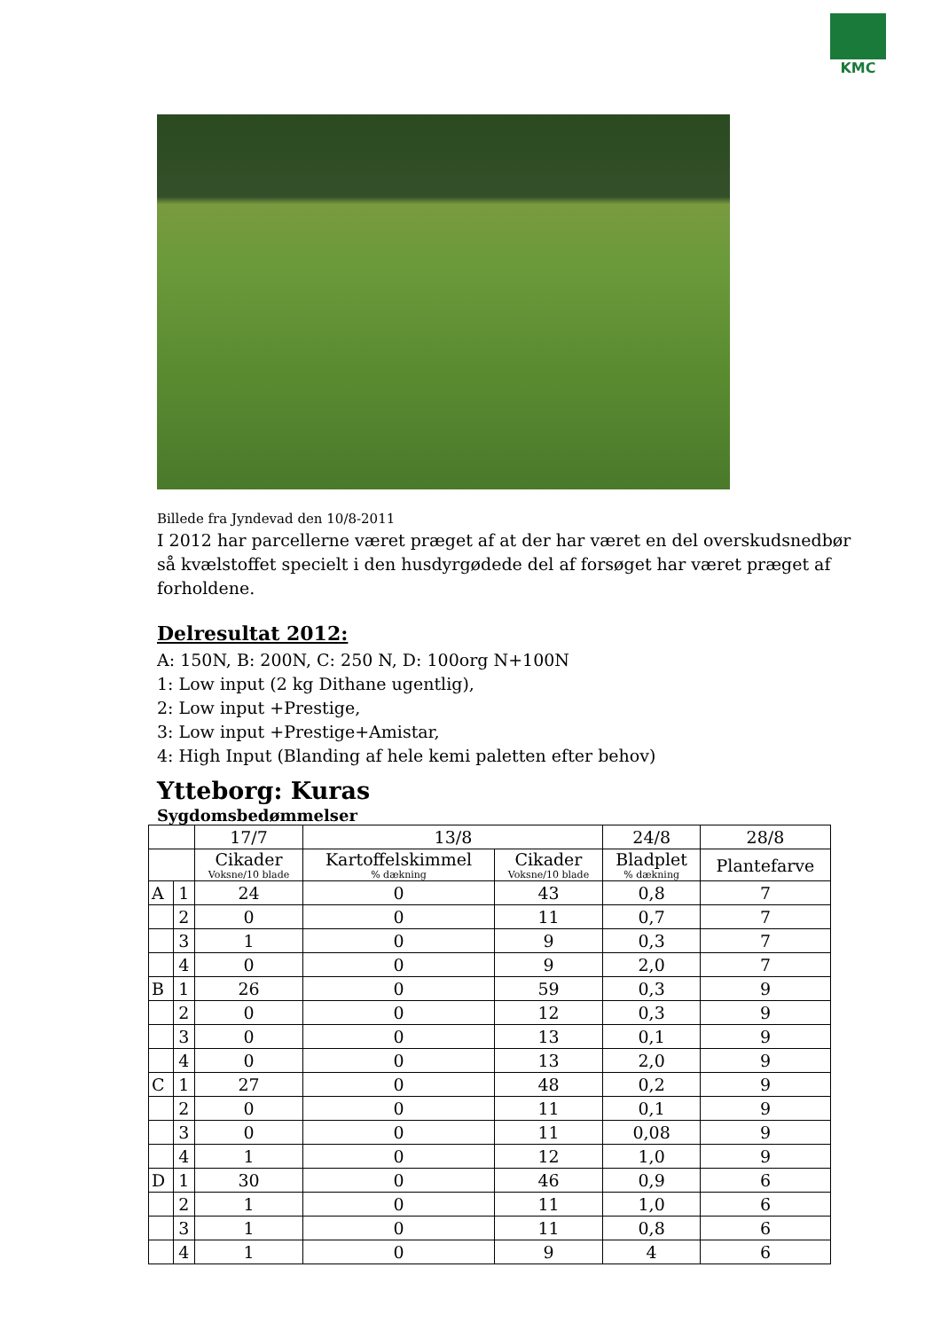KMC
Billede fra Jyndevad den 10/8-2011
I 2012 har parcellerne været præget af at der har været en del overskudsnedbør så kvælstoffet specielt i den husdyrgødede del af forsøget har været præget af forholdene.
Delresultat 2012:
A: 150N, B: 200N, C: 250 N, D: 100org N+100N
1: Low input (2 kg Dithane ugentlig),
2: Low input +Prestige,
3: Low input +Prestige+Amistar,
4: High Input (Blanding af hele kemi paletten efter behov)
Ytteborg: Kuras
Sygdomsbedømmelser
| | | 17/7 | 13/8 | | 24/8 | 28/8 |
| --- | --- | --- | --- | --- | --- | --- |
| | | Cikader Voksne/10 blade | Kartoffelskimmel % dækning | Cikader Voksne/10 blade | Bladplet % dækning | Plantefarve |
| A | 1 | 24 | 0 | 43 | 0,8 | 7 |
| | 2 | 0 | 0 | 11 | 0,7 | 7 |
| | 3 | 1 | 0 | 9 | 0,3 | 7 |
| | 4 | 0 | 0 | 9 | 2,0 | 7 |
| B | 1 | 26 | 0 | 59 | 0,3 | 9 |
| | 2 | 0 | 0 | 12 | 0,3 | 9 |
| | 3 | 0 | 0 | 13 | 0,1 | 9 |
| | 4 | 0 | 0 | 13 | 2,0 | 9 |
| C | 1 | 27 | 0 | 48 | 0,2 | 9 |
| | 2 | 0 | 0 | 11 | 0,1 | 9 |
| | 3 | 0 | 0 | 11 | 0,08 | 9 |
| | 4 | 1 | 0 | 12 | 1,0 | 9 |
| D | 1 | 30 | 0 | 46 | 0,9 | 6 |
| | 2 | 1 | 0 | 11 | 1,0 | 6 |
| | 3 | 1 | 0 | 11 | 0,8 | 6 |
| | 4 | 1 | 0 | 9 | 4 | 6 |